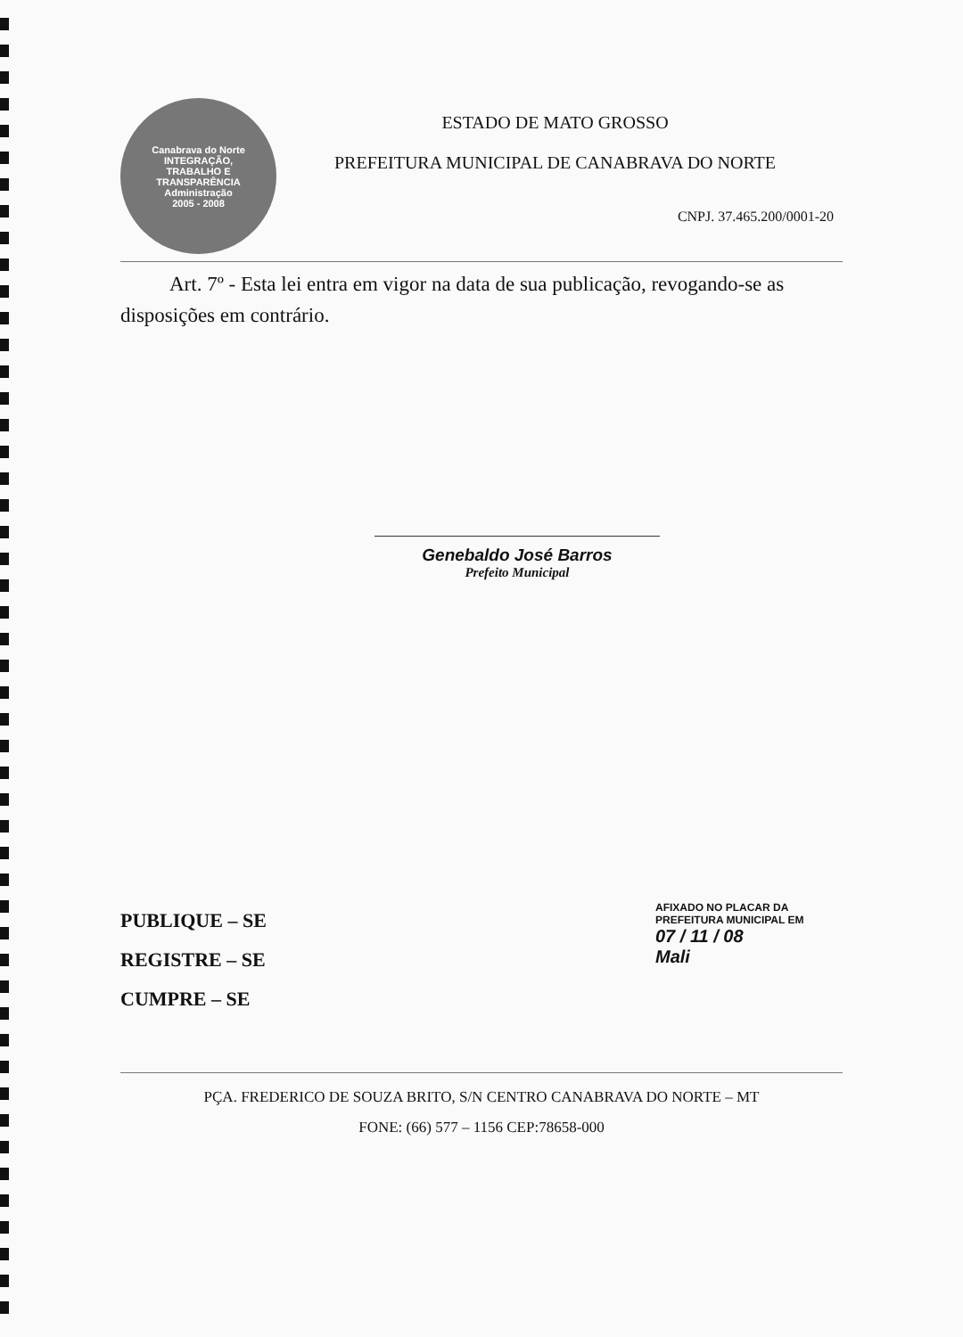Canabrava do Norte
INTEGRAÇÃO,
TRABALHO E
TRANSPARÊNCIA
Administração
2005 - 2008
ESTADO DE MATO GROSSO
PREFEITURA MUNICIPAL DE CANABRAVA DO NORTE
CNPJ. 37.465.200/0001-20
Art. 7º - Esta lei entra em vigor na data de sua publicação, revogando-se as disposições em contrário.
Genebaldo José Barros
Prefeito Municipal
PUBLIQUE – SE
REGISTRE – SE
CUMPRE – SE
AFIXADO NO PLACAR DA PREFEITURA MUNICIPAL EM
07 / 11 / 08
Mali
PÇA. FREDERICO DE SOUZA BRITO, S/N CENTRO CANABRAVA DO NORTE – MT
FONE: (66) 577 – 1156 CEP:78658-000